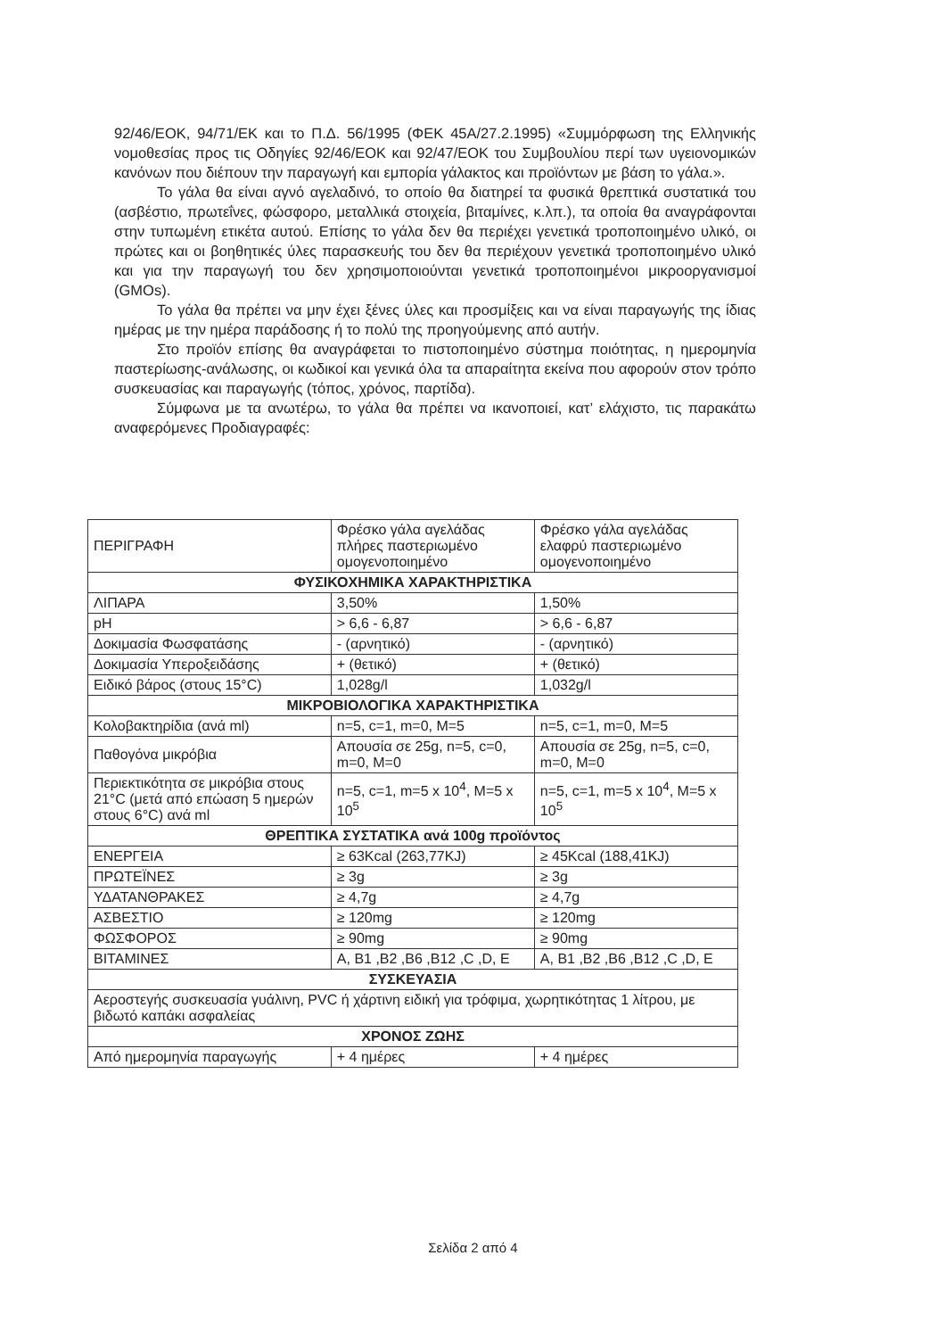92/46/ΕΟΚ, 94/71/ΕΚ και το Π.Δ. 56/1995 (ΦΕΚ 45Α/27.2.1995) «Συμμόρφωση της Ελληνικής νομοθεσίας προς τις Οδηγίες 92/46/ΕΟΚ και 92/47/ΕΟΚ του Συμβουλίου περί των υγειονομικών κανόνων που διέπουν την παραγωγή και εμπορία γάλακτος και προϊόντων με βάση το γάλα.».
Το γάλα θα είναι αγνό αγελαδινό, το οποίο θα διατηρεί τα φυσικά θρεπτικά συστατικά του (ασβέστιο, πρωτεΐνες, φώσφορο, μεταλλικά στοιχεία, βιταμίνες, κ.λπ.), τα οποία θα αναγράφονται στην τυπωμένη ετικέτα αυτού. Επίσης το γάλα δεν θα περιέχει γενετικά τροποποιημένο υλικό, οι πρώτες και οι βοηθητικές ύλες παρασκευής του δεν θα περιέχουν γενετικά τροποποιημένο υλικό και για την παραγωγή του δεν χρησιμοποιούνται γενετικά τροποποιημένοι μικροοργανισμοί (GMOs).
Το γάλα θα πρέπει να μην έχει ξένες ύλες και προσμίξεις και να είναι παραγωγής της ίδιας ημέρας με την ημέρα παράδοσης ή το πολύ της προηγούμενης από αυτήν.
Στο προϊόν επίσης θα αναγράφεται το πιστοποιημένο σύστημα ποιότητας, η ημερομηνία παστερίωσης-ανάλωσης, οι κωδικοί και γενικά όλα τα απαραίτητα εκείνα που αφορούν στον τρόπο συσκευασίας και παραγωγής (τόπος, χρόνος, παρτίδα).
Σύμφωνα με τα ανωτέρω, το γάλα θα πρέπει να ικανοποιεί, κατ’ ελάχιστο, τις παρακάτω αναφερόμενες Προδιαγραφές:
| ΠΕΡΙΓΡΑΦΗ | Φρέσκο γάλα αγελάδας πλήρες παστεριωμένο ομογενοποιημένο | Φρέσκο γάλα αγελάδας ελαφρύ παστεριωμένο ομογενοποιημένο |
| --- | --- | --- |
| ΦΥΣΙΚΟΧΗΜΙΚΑ ΧΑΡΑΚΤΗΡΙΣΤΙΚΑ | | |
| ΛΙΠΑΡΑ | 3,50% | 1,50% |
| pH | > 6,6 - 6,87 | > 6,6 - 6,87 |
| Δοκιμασία Φωσφατάσης | - (αρνητικό) | - (αρνητικό) |
| Δοκιμασία Υπεροξειδάσης | + (θετικό) | + (θετικό) |
| Ειδικό βάρος (στους 15°C) | 1,028g/l | 1,032g/l |
| ΜΙΚΡΟΒΙΟΛΟΓΙΚΑ ΧΑΡΑΚΤΗΡΙΣΤΙΚΑ | | |
| Κολοβακτηρίδια (ανά ml) | n=5, c=1, m=0, M=5 | n=5, c=1, m=0, M=5 |
| Παθογόνα μικρόβια | Απουσία σε 25g, n=5, c=0, m=0, M=0 | Απουσία σε 25g, n=5, c=0, m=0, M=0 |
| Περιεκτικότητα σε μικρόβια στους 21°C (μετά από επώαση 5 ημερών στους 6°C) ανά ml | n=5, c=1, m=5 x 10<sup>4</sup>, M=5 x 10<sup>5</sup> | n=5, c=1, m=5 x 10<sup>4</sup>, M=5 x 10<sup>5</sup> |
| ΘΡΕΠΤΙΚΑ ΣΥΣΤΑΤΙΚΑ ανά 100g προϊόντος | | |
| ΕΝΕΡΓΕΙΑ | ≥ 63Kcal (263,77KJ) | ≥ 45Kcal (188,41KJ) |
| ΠΡΩΤΕΪΝΕΣ | ≥ 3g | ≥ 3g |
| ΥΔΑΤΑΝΘΡΑΚΕΣ | ≥ 4,7g | ≥ 4,7g |
| ΑΣΒΕΣΤΙΟ | ≥ 120mg | ≥ 120mg |
| ΦΩΣΦΟΡΟΣ | ≥ 90mg | ≥ 90mg |
| ΒΙΤΑΜΙΝΕΣ | A, B1 ,B2 ,B6 ,B12 ,C ,D, E | A, B1 ,B2 ,B6 ,B12 ,C ,D, E |
| ΣΥΣΚΕΥΑΣΙΑ | | |
| Αεροστεγής συσκευασία γυάλινη, PVC ή χάρτινη ειδική για τρόφιμα, χωρητικότητας 1 λίτρου, με βιδωτό καπάκι ασφαλείας | | |
| ΧΡΟΝΟΣ ΖΩΗΣ | | |
| Από ημερομηνία παραγωγής | + 4 ημέρες | + 4 ημέρες |
Σελίδα 2 από 4